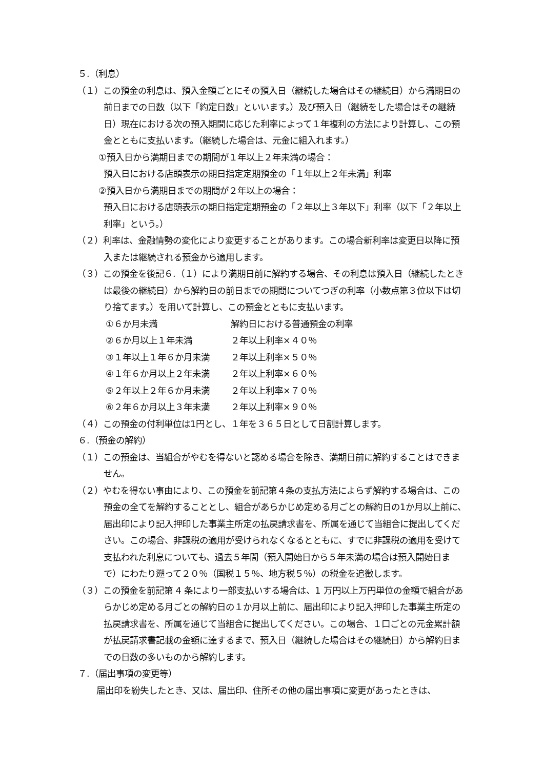５.（利息）
（１）この預金の利息は、預入金額ごとにその預入日（継続した場合はその継続日）から満期日の前日までの日数（以下「約定日数」といいます。）及び預入日（継続をした場合はその継続日）現在における次の預入期間に応じた利率によって１年複利の方法により計算し、この預金とともに支払います。（継続した場合は、元金に組入れます。）
①預入日から満期日までの期間が１年以上２年未満の場合：
預入日における店頭表示の期日指定定期預金の「１年以上２年未満」利率
②預入日から満期日までの期間が２年以上の場合：
預入日における店頭表示の期日指定定期預金の「２年以上３年以下」利率（以下「２年以上利率」という。）
（２）利率は、金融情勢の変化により変更することがあります。この場合新利率は変更日以降に預入または継続される預金から適用します。
（３）この預金を後記６.（１）により満期日前に解約する場合、その利息は預入日（継続したときは最後の継続日）から解約日の前日までの期間についてつぎの利率（小数点第３位以下は切り捨てます。）を用いて計算し、この預金とともに支払います。
①６か月未満 解約日における普通預金の利率
②６か月以上１年未満 ２年以上利率×４０％
③１年以上１年６か月未満 ２年以上利率×５０％
④１年６か月以上２年未満 ２年以上利率×６０％
⑤２年以上２年６か月未満 ２年以上利率×７０％
⑥２年６か月以上３年未満 ２年以上利率×９０％
（４）この預金の付利単位は1円とし、１年を３６５日として日割計算します。
６.（預金の解約）
（１）この預金は、当組合がやむを得ないと認める場合を除き、満期日前に解約することはできません。
（２）やむを得ない事由により、この預金を前記第４条の支払方法によらず解約する場合は、この預金の全てを解約することとし、組合があらかじめ定める月ごとの解約日の1か月以上前に、届出印により記入押印した事業主所定の払戻請求書を、所属を通じて当組合に提出してください。この場合、非課税の適用が受けられなくなるとともに、すでに非課税の適用を受けて支払われた利息についても、過去５年間（預入開始日から５年未満の場合は預入開始日まで）にわたり遡って２０％（国税１５％、地方税５％）の税金を追徴します。
（３）この預金を前記第 4 条により一部支払いする場合は、1 万円以上万円単位の金額で組合があらかじめ定める月ごとの解約日の１か月以上前に、届出印により記入押印した事業主所定の払戻請求書を、所属を通じて当組合に提出してください。この場合、１口ごとの元金累計額が払戻請求書記載の金額に達するまで、預入日（継続した場合はその継続日）から解約日までの日数の多いものから解約します。
７.（届出事項の変更等）
届出印を紛失したとき、又は、届出印、住所その他の届出事項に変更があったときは、